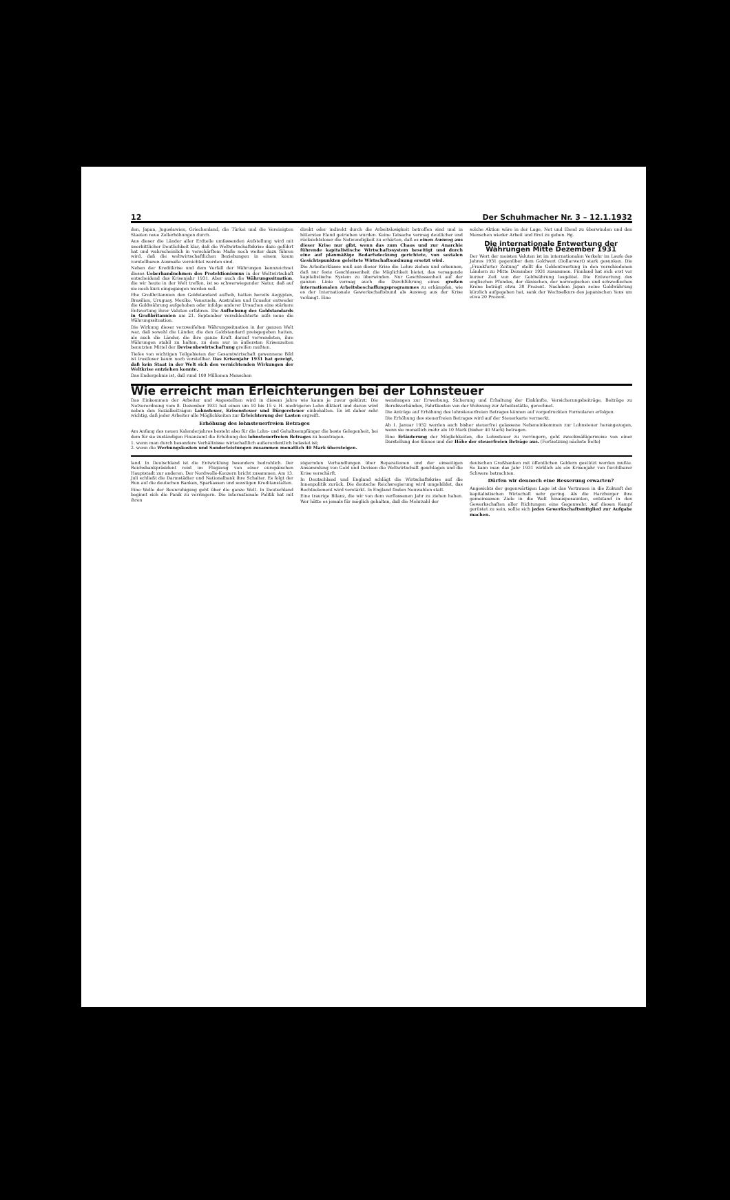12 Der Schuhmacher Nr. 3 – 12.1.1932
den, Japan, Jugoslawien, Griechenland, die Türkei und die Vereinigten Staaten neue Zollerhöhungen durch.
Aus dieser die Länder aller Erdteile umfassenden Aufstellung wird mit unerbittlicher Deutlichkeit klar, daß die Weltwirtschaftskrise dazu geführt hat und wahrscheinlich in verschärftem Maße noch weiter dazu führen wird, daß die weltwirtschaftlichen Beziehungen in einem kaum vorstellbaren Ausmaße vernichtet worden sind.
Neben der Kreditkrise und dem Verfall der Währungen kennzeichnet dieses Ueberhandnehmen des Protektionismus in der Weltwirtschaft entscheidend das Krisenjahr 1931. Aber auch die Währungssituation, die wir heute in der Welt treffen, ist so schwerwiegender Natur, daß auf sie noch kurz eingegangen werden soll.
Ehe Großbritannien den Goldstandard aufhob, hatten bereits Aegypten, Brasilien, Uruguay, Mexiko, Venezuela, Australien und Ecuador entweder die Goldwährung aufgehoben oder infolge anderer Ursachen eine stärkere Entwertung ihrer Valuten erfahren. Die Aufhebung des Goldstandards in Großbritannien am 21. September verschlechterte aufs neue die Währungssituation.
Die Wirkung dieser verzweifelten Währungssituation in der ganzen Welt war, daß sowohl die Länder, die den Goldstandard preisgegeben hatten, als auch die Länder, die ihre ganze Kraft darauf verwendeten, ihre Währungen stabil zu halten, zu dem nur in äußersten Krisenzeiten benutzten Mittel der Devisenbewirtschaftung greifen mußten.
Tiefes von wichtigen Teilgebieten der Gesamtwirtschaft gewonnene Bild ist trostloser kaum noch vorstellbar. Das Krisenjahr 1931 hat gezeigt, daß kein Staat in der Welt sich den vernichtenden Wirkungen der Weltkrise entziehen konnte.
Das Endergebnis ist, daß rund 100 Millionen Menschen
direkt oder indirekt durch die Arbeitslosigkeit betroffen sind und in bitterstes Elend getrieben wurden. Keine Tatsache vermag deutlicher und rücksichtsloser die Notwendigkeit zu erhärten, daß es einen Ausweg aus dieser Krise nur gibt, wenn das zum Chaos und zur Anarchie führende kapitalistische Wirtschaftssystem beseitigt und durch eine auf planmäßige Bedarfsdeckung gerichtete, von sozialen Gesichtspunkten geleitete Wirtschaftsordnung ersetzt wird.
Die Arbeiterklasse muß aus dieser Krise die Lehre ziehen und erkennen, daß nur feste Geschlossenheit die Möglichkeit bietet, das versagende kapitalistische System zu überwinden. Nur Geschlossenheit auf der ganzen Linie vermag auch die Durchführung eines großen internationalen Arbeitsbeschaffungsprogrammes zu erkämpfen, wie es der Internationale Gewerkschaftsbund als Ausweg aus der Krise verlangt. Eine
solche Aktion wäre in der Lage, Not und Elend zu überwinden und den Menschen wieder Arbeit und Brot zu geben. Rg.
Die internationale Entwertung der Währungen Mitte Dezember 1931
Der Wert der meisten Valuten ist im internationalen Verkehr im Laufe des Jahres 1931 gegenüber dem Goldwert (Dollarwert) stark gesunken. Die „Frankfurter Zeitung“ stellt die Geldentwertung in den verschiedenen Ländern zu Mitte Dezember 1931 zusammen. Finnland hat sich erst vor kurzer Zeit von der Goldwährung losgelöst. Die Entwertung des englischen Pfundes, der dänischen, der norwegischen und schwedischen Krone beträgt etwa 30 Prozent. Nachdem Japan seine Goldwährung kürzlich aufgegeben hat, sank der Wechselkurs des japanischen Yens um etwa 20 Prozent.
Wie erreicht man Erleichterungen bei der Lohnsteuer
Das Einkommen der Arbeiter und Angestellten wird in diesem Jahre wie kaum je zuvor gekürzt: Die Notverordnung vom 8. Dezember 1931 hat einen um 10 bis 15 v. H. niedrigeren Lohn diktiert und davon wird neben den Sozialbeiträgen Lohnsteuer, Krisensteuer und Bürgersteuer einbehalten. Es ist daher sehr wichtig, daß jeder Arbeiter alle Möglichkeiten zur Erleichterung der Lasten ergreift.
Erhöhung des lohnsteuerfreien Betrages
Am Anfang des neuen Kalenderjahres besteht also für die Lohn- und Gehaltsempfänger die beste Gelegenheit, bei dem für sie zuständigen Finanzamt die Erhöhung des lohnsteuerfreien Betrages zu beantragen.
1. wenn man durch besondere Verhältnisse wirtschaftlich außerordentlich belastet ist;
2. wenn die Werbungskosten und Sonderleistungen zusammen monatlich 40 Mark übersteigen.
wendungen zur Erwerbung, Sicherung und Erhaltung der Einkünfte, Versicherungsbeiträge, Beiträge zu Berufsverbänden, Fahrtkosten von der Wohnung zur Arbeitsstätte, gerechnet.
Die Anträge auf Erhöhung des lohnsteuerfreien Betrages können auf vorgedruckten Formularen erfolgen.
Die Erhöhung des steuerfreien Betrages wird auf der Steuerkarte vermerkt.
Ab 1. Januar 1932 werden auch bisher steuerfrei gelassene Nebeneinkommen zur Lohnsteuer herangezogen, wenn sie monatlich mehr als 10 Mark (bisher 40 Mark) betragen.
Eine Erläuterung der Möglichkeiten, die Lohnsteuer zu verringern, geht zweckmäßigerweise von einer Darstellung des Sinnes und der Höhe der steuerfreien Beträge aus. (Fortsetzung nächste Seite)
land. In Deutschland ist die Entwicklung besonders bedrohlich. Der Reichsbankpräsident reist im Flugzeug von einer europäischen Hauptstadt zur anderen. Der Nordwolle-Konzern bricht zusammen. Am 13. Juli schließt die Darmstädter und Nationalbank ihre Schalter. Es folgt der Run auf die deutschen Banken, Sparkassen und sonstigen Kreditanstalten.
Eine Welle der Beunruhigung geht über die ganze Welt. In Deutschland beginnt sich die Panik zu verringern. Die internationale Politik hat mit ihren
zögernden Verhandlungen über Reparationen und der einseitigen Ansammlung von Gold und Devisen die Weltwirtschaft geschlagen und die Krise verschärft.
In Deutschland und England schlägt die Wirtschaftskrise auf die Innenpolitik zurück. Die deutsche Reichsregierung wird umgebildet, das Rechtselement wird verstärkt. In England finden Neuwahlen statt.
Eine traurige Bilanz, die wir von dem verflossenen Jahr zu ziehen haben. Wer hätte es jemals für möglich gehalten, daß die Mehrzahl der
deutschen Großbanken mit öffentlichen Geldern gestützt werden mußte. So kann man das Jahr 1931 wirklich als ein Krisenjahr von furchtbarer Schwere betrachten.
Dürfen wir dennoch eine Besserung erwarten?
Angesichts der gegenwärtigen Lage ist das Vertrauen in die Zukunft der kapitalistischen Wirtschaft sehr gering. Als die Harzburger ihre gemeinsamen Ziele in die Welt hinausposaunten, entstand in den Gewerkschaften aller Richtungen eine Gegenwehr. Auf diesen Kampf gerüstet zu sein, sollte sich jedes Gewerkschaftsmitglied zur Aufgabe machen.